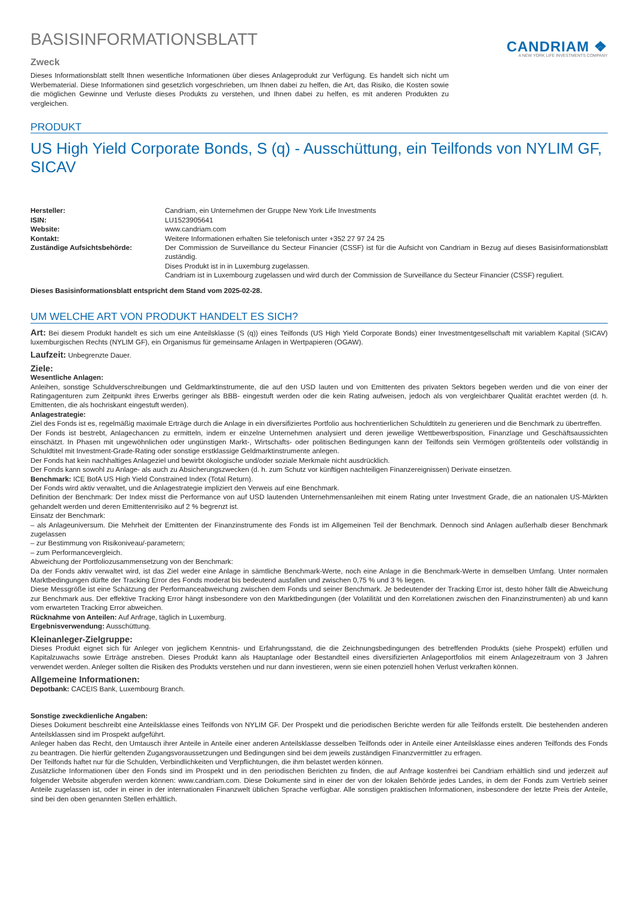BASISINFORMATIONSBLATT
Zweck
Dieses Informationsblatt stellt Ihnen wesentliche Informationen über dieses Anlageprodukt zur Verfügung. Es handelt sich nicht um Werbematerial. Diese Informationen sind gesetzlich vorgeschrieben, um Ihnen dabei zu helfen, die Art, das Risiko, die Kosten sowie die möglichen Gewinne und Verluste dieses Produkts zu verstehen, und Ihnen dabei zu helfen, es mit anderen Produkten zu vergleichen.
CANDRIAM ❖
A NEW YORK LIFE INVESTMENTS COMPANY
PRODUKT
US High Yield Corporate Bonds, S (q) - Ausschüttung, ein Teilfonds von NYLIM GF, SICAV
| Hersteller: | Candriam, ein Unternehmen der Gruppe New York Life Investments |
| ISIN: | LU1523905641 |
| Website: | www.candriam.com |
| Kontakt: | Weitere Informationen erhalten Sie telefonisch unter +352 27 97 24 25 |
| Zuständige Aufsichtsbehörde: | Der Commission de Surveillance du Secteur Financier (CSSF) ist für die Aufsicht von Candriam in Bezug auf dieses Basisinformationsblatt zuständig. Dises Produkt ist in in Luxemburg zugelassen. Candriam ist in Luxembourg zugelassen und wird durch der Commission de Surveillance du Secteur Financier (CSSF) reguliert. |
Dieses Basisinformationsblatt entspricht dem Stand vom 2025-02-28.
UM WELCHE ART VON PRODUKT HANDELT ES SICH?
Art: Bei diesem Produkt handelt es sich um eine Anteilsklasse (S (q)) eines Teilfonds (US High Yield Corporate Bonds) einer Investmentgesellschaft mit variablem Kapital (SICAV) luxemburgischen Rechts (NYLIM GF), ein Organismus für gemeinsame Anlagen in Wertpapieren (OGAW).
Laufzeit: Unbegrenzte Dauer.
Ziele:
Wesentliche Anlagen:
Anleihen, sonstige Schuldverschreibungen und Geldmarktinstrumente, die auf den USD lauten und von Emittenten des privaten Sektors begeben werden und die von einer der Ratingagenturen zum Zeitpunkt ihres Erwerbs geringer als BBB- eingestuft werden oder die kein Rating aufweisen, jedoch als von vergleichbarer Qualität erachtet werden (d. h. Emittenten, die als hochriskant eingestuft werden).
Anlagestrategie:
Ziel des Fonds ist es, regelmäßig maximale Erträge durch die Anlage in ein diversifiziertes Portfolio aus hochrentierlichen Schuldtiteln zu generieren und die Benchmark zu übertreffen.
Der Fonds ist bestrebt, Anlagechancen zu ermitteln, indem er einzelne Unternehmen analysiert und deren jeweilige Wettbewerbsposition, Finanzlage und Geschäftsaussichten einschätzt. In Phasen mit ungewöhnlichen oder ungünstigen Markt-, Wirtschafts- oder politischen Bedingungen kann der Teilfonds sein Vermögen größtenteils oder vollständig in Schuldtitel mit Investment-Grade-Rating oder sonstige erstklassige Geldmarktinstrumente anlegen.
Der Fonds hat kein nachhaltiges Anlageziel und bewirbt ökologische und/oder soziale Merkmale nicht ausdrücklich.
Der Fonds kann sowohl zu Anlage- als auch zu Absicherungszwecken (d. h. zum Schutz vor künftigen nachteiligen Finanzereignissen) Derivate einsetzen.
Benchmark: ICE BofA US High Yield Constrained Index (Total Return).
Der Fonds wird aktiv verwaltet, und die Anlagestrategie impliziert den Verweis auf eine Benchmark.
Definition der Benchmark: Der Index misst die Performance von auf USD lautenden Unternehmensanleihen mit einem Rating unter Investment Grade, die an nationalen US-Märkten gehandelt werden und deren Emittentenrisiko auf 2 % begrenzt ist.
Einsatz der Benchmark:
– als Anlageuniversum. Die Mehrheit der Emittenten der Finanzinstrumente des Fonds ist im Allgemeinen Teil der Benchmark. Dennoch sind Anlagen außerhalb dieser Benchmark zugelassen
– zur Bestimmung von Risikoniveau/-parametern;
– zum Performancevergleich.
Abweichung der Portfoliozusammensetzung von der Benchmark:
Da der Fonds aktiv verwaltet wird, ist das Ziel weder eine Anlage in sämtliche Benchmark-Werte, noch eine Anlage in die Benchmark-Werte in demselben Umfang. Unter normalen Marktbedingungen dürfte der Tracking Error des Fonds moderat bis bedeutend ausfallen und zwischen 0,75 % und 3 % liegen.
Diese Messgröße ist eine Schätzung der Performanceabweichung zwischen dem Fonds und seiner Benchmark. Je bedeutender der Tracking Error ist, desto höher fällt die Abweichung zur Benchmark aus. Der effektive Tracking Error hängt insbesondere von den Marktbedingungen (der Volatilität und den Korrelationen zwischen den Finanzinstrumenten) ab und kann vom erwarteten Tracking Error abweichen.
Rücknahme von Anteilen: Auf Anfrage, täglich in Luxemburg.
Ergebnisverwendung: Ausschüttung.
Kleinanleger-Zielgruppe:
Dieses Produkt eignet sich für Anleger von jeglichem Kenntnis- und Erfahrungsstand, die die Zeichnungsbedingungen des betreffenden Produkts (siehe Prospekt) erfüllen und Kapitalzuwachs sowie Erträge anstreben. Dieses Produkt kann als Hauptanlage oder Bestandteil eines diversifizierten Anlageportfolios mit einem Anlagezeitraum von 3 Jahren verwendet werden. Anleger sollten die Risiken des Produkts verstehen und nur dann investieren, wenn sie einen potenziell hohen Verlust verkraften können.
Allgemeine Informationen:
Depotbank: CACEIS Bank, Luxembourg Branch.
Sonstige zweckdienliche Angaben:
Dieses Dokument beschreibt eine Anteilsklasse eines Teilfonds von NYLIM GF. Der Prospekt und die periodischen Berichte werden für alle Teilfonds erstellt. Die bestehenden anderen Anteilsklassen sind im Prospekt aufgeführt.
Anleger haben das Recht, den Umtausch ihrer Anteile in Anteile einer anderen Anteilsklasse desselben Teilfonds oder in Anteile einer Anteilsklasse eines anderen Teilfonds des Fonds zu beantragen. Die hierfür geltenden Zugangsvoraussetzungen und Bedingungen sind bei dem jeweils zuständigen Finanzvermittler zu erfragen.
Der Teilfonds haftet nur für die Schulden, Verbindlichkeiten und Verpflichtungen, die ihm belastet werden können.
Zusätzliche Informationen über den Fonds sind im Prospekt und in den periodischen Berichten zu finden, die auf Anfrage kostenfrei bei Candriam erhältlich sind und jederzeit auf folgender Website abgerufen werden können: www.candriam.com. Diese Dokumente sind in einer der von der lokalen Behörde jedes Landes, in dem der Fonds zum Vertrieb seiner Anteile zugelassen ist, oder in einer in der internationalen Finanzwelt üblichen Sprache verfügbar. Alle sonstigen praktischen Informationen, insbesondere der letzte Preis der Anteile, sind bei den oben genannten Stellen erhältlich.